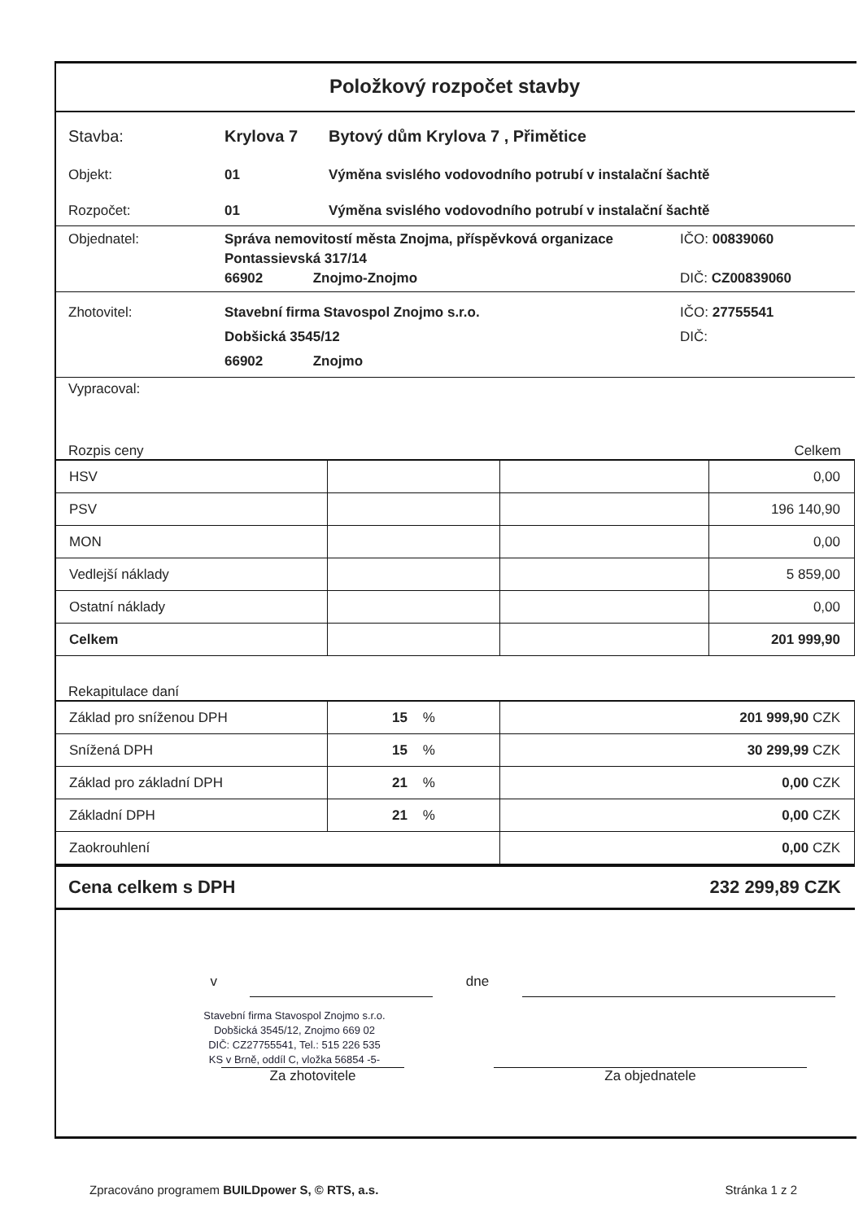Položkový rozpočet stavby
Stavba: Krylova 7 Bytový dům Krylova 7 , Přimětice
Objekt: 01 Výměna svislého vodovodního potrubí v instalační šachtě
Rozpočet: 01 Výměna svislého vodovodního potrubí v instalační šachtě
Objednatel: Správa nemovitostí města Znojma, příspěvková organizace
Pontassievská 317/14
66902 Znojmo-Znojmo
IČO: 00839060
DIČ: CZ00839060
Zhotovitel: Stavební firma Stavospol Znojmo s.r.o.
Dobšická 3545/12
66902 Znojmo
IČO: 27755541
DIČ:
Vypracoval:
Rozpis ceny Celkem
| HSV | | | 0,00 |
| PSV | | | 196 140,90 |
| MON | | | 0,00 |
| Vedlejší náklady | | | 5 859,00 |
| Ostatní náklady | | | 0,00 |
| Celkem | | | 201 999,90 |
Rekapitulace daní
| Základ pro sníženou DPH | 15 % | 201 999,90 CZK |
| Snížená DPH | 15 % | 30 299,99 CZK |
| Základ pro základní DPH | 21 % | 0,00 CZK |
| Základní DPH | 21 % | 0,00 CZK |
| Zaokrouhlení | | 0,00 CZK |
Cena celkem s DPH 232 299,89 CZK
v dne
Stavební firma Stavospol Znojmo s.r.o.
Dobšická 3545/12, Znojmo 669 02
DIČ: CZ27755541, Tel.: 515 226 535
KS v Brně, oddíl C, vložka 56854 -5-
Za zhotovitele Za objednatele
Zpracováno programem BUILDpower S, © RTS, a.s. Stránka 1 z 2